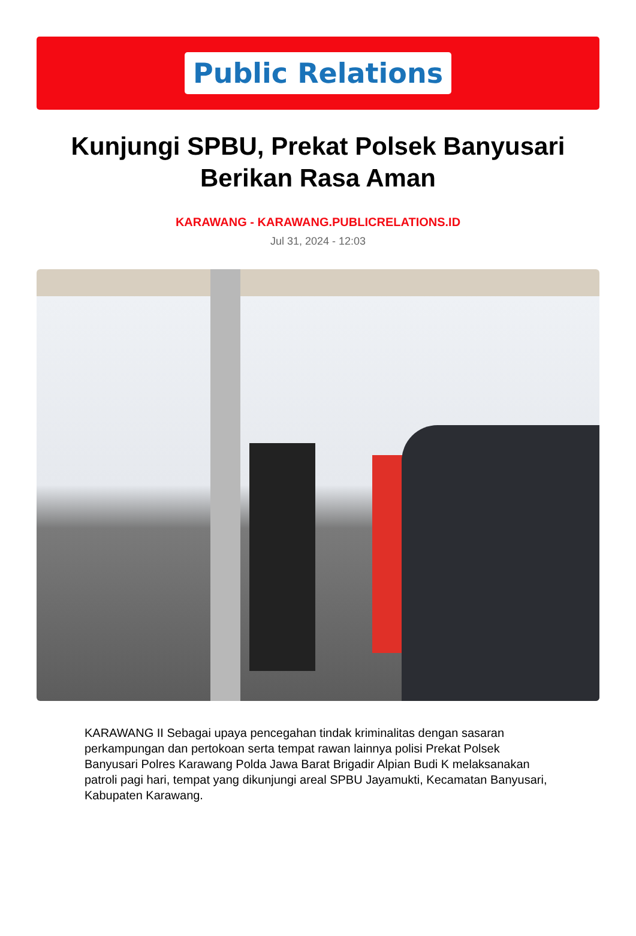Public Relations
Kunjungi SPBU, Prekat Polsek Banyusari Berikan Rasa Aman
KARAWANG - KARAWANG.PUBLICRELATIONS.ID
Jul 31, 2024 - 12:03
KARAWANG II Sebagai upaya pencegahan tindak kriminalitas dengan sasaran perkampungan dan pertokoan serta tempat rawan lainnya polisi Prekat Polsek Banyusari Polres Karawang Polda Jawa Barat Brigadir Alpian Budi K melaksanakan patroli pagi hari, tempat yang dikunjungi areal SPBU Jayamukti, Kecamatan Banyusari, Kabupaten Karawang.